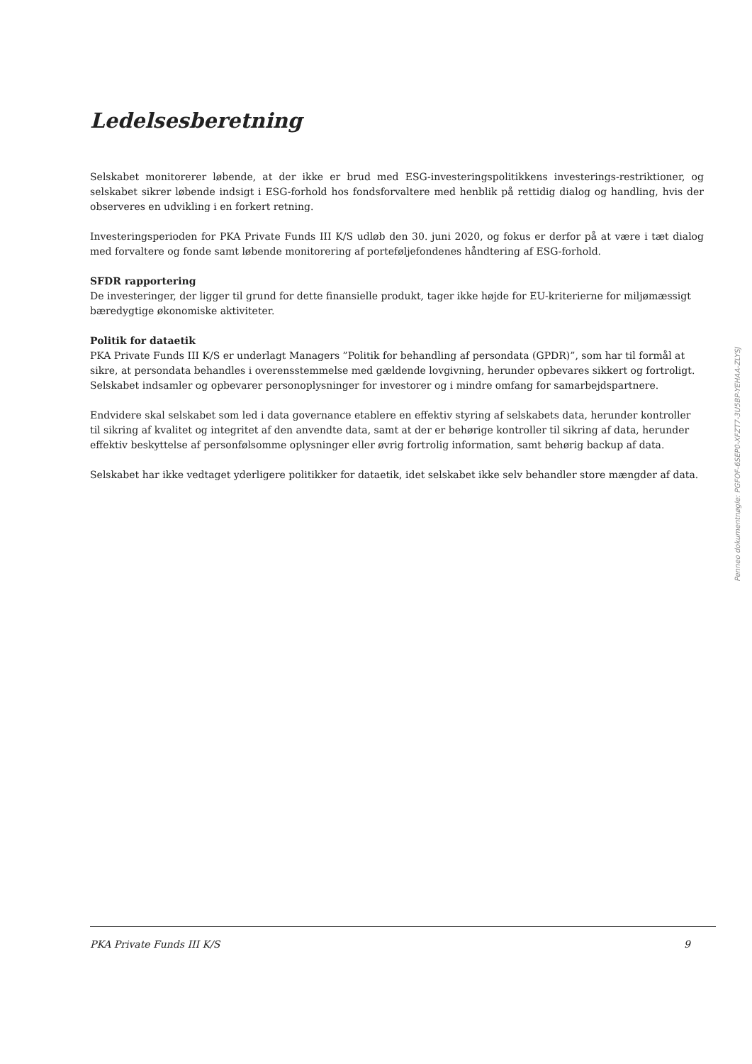Ledelsesberetning
Selskabet monitorerer løbende, at der ikke er brud med ESG-investeringspolitikkens investerings-restriktioner, og selskabet sikrer løbende indsigt i ESG-forhold hos fondsforvaltere med henblik på rettidig dialog og handling, hvis der observeres en udvikling i en forkert retning.
Investeringsperioden for PKA Private Funds III K/S udløb den 30. juni 2020, og fokus er derfor på at være i tæt dialog med forvaltere og fonde samt løbende monitorering af porteføljefondenes håndtering af ESG-forhold.
SFDR rapportering
De investeringer, der ligger til grund for dette finansielle produkt, tager ikke højde for EU-kriterierne for miljømæssigt bæredygtige økonomiske aktiviteter.
Politik for dataetik
PKA Private Funds III K/S er underlagt Managers ”Politik for behandling af persondata (GPDR)”, som har til formål at sikre, at persondata behandles i overensstemmelse med gældende lovgivning, herunder opbevares sikkert og fortroligt. Selskabet indsamler og opbevarer personoplysninger for investorer og i mindre omfang for samarbejdspartnere.
Endvidere skal selskabet som led i data governance etablere en effektiv styring af selskabets data, herunder kontroller til sikring af kvalitet og integritet af den anvendte data, samt at der er behørige kontroller til sikring af data, herunder effektiv beskyttelse af personfølsomme oplysninger eller øvrig fortrolig information, samt behørig backup af data.
Selskabet har ikke vedtaget yderligere politikker for dataetik, idet selskabet ikke selv behandler store mængder af data.
Penneo dokumentnøgle: PGFOF-6SEP0-XFZT7-3U5BP-YEHAA-ZLYSJ
PKA Private Funds III K/S 9